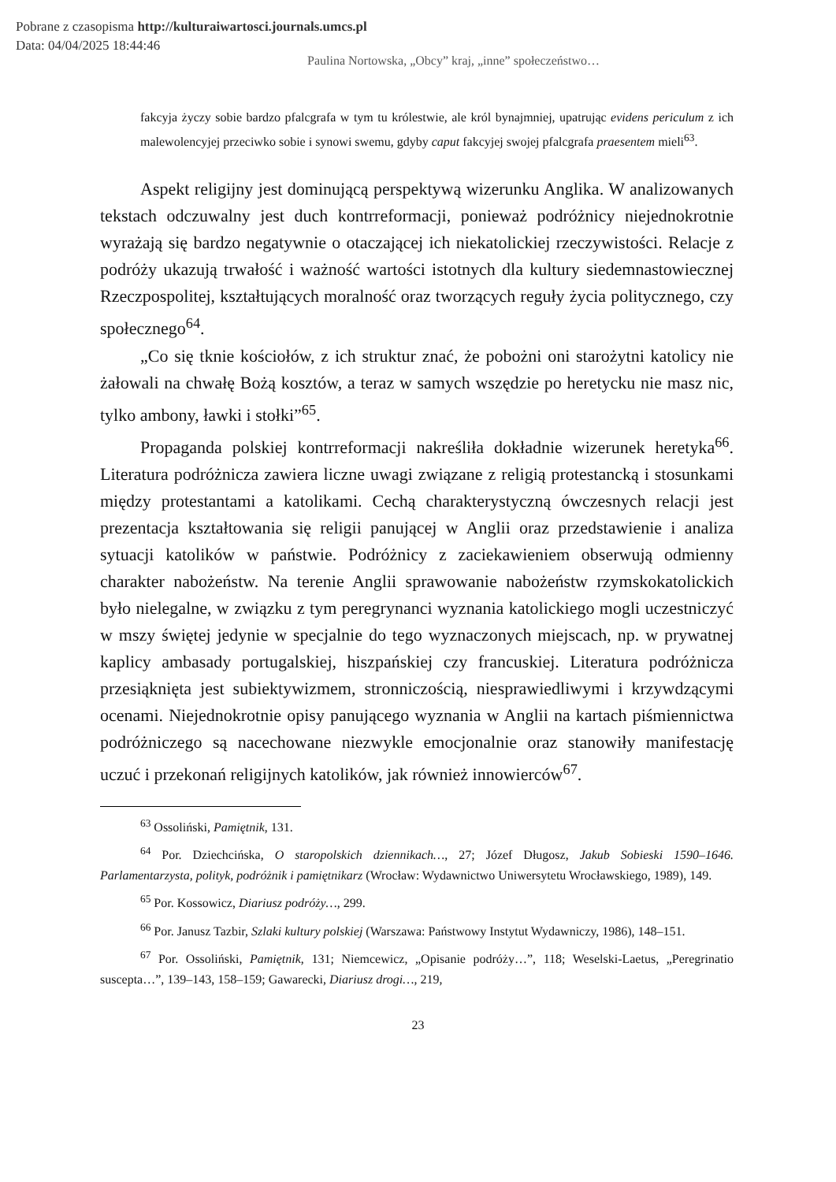Pobrane z czasopisma http://kulturaiwartosci.journals.umcs.pl
Data: 04/04/2025 18:44:46
Paulina Nortowska, „Obcy” kraj, „inne” społeczeństwo…
fakcyja życzy sobie bardzo pfalcgrafa w tym tu królestwie, ale król bynajmniej, upatrując evidens periculum z ich malewolencyjej przeciwko sobie i synowi swemu, gdyby caput fakcyjej swojej pfalcgrafa praesentem mieli<sup>63</sup>.
Aspekt religijny jest dominującą perspektywą wizerunku Anglika. W analizowanych tekstach odczuwalny jest duch kontrreformacji, ponieważ podróżnicy niejednokrotnie wyrażają się bardzo negatywnie o otaczającej ich niekatolickiej rzeczywistości. Relacje z podróży ukazują trwałość i ważność wartości istotnych dla kultury siedemnastowiecznej Rzeczpospolitej, kształtujących moralność oraz tworzących reguły życia politycznego, czy społecznego<sup>64</sup>.
„Co się tknie kościołów, z ich struktur znać, że pobożni oni starożytni katolicy nie żałowali na chwałę Bożą kosztów, a teraz w samych wszędzie po heretycku nie masz nic, tylko ambony, ławki i stołki”<sup>65</sup>.
Propaganda polskiej kontrreformacji nakreśliła dokładnie wizerunek heretyka<sup>66</sup>. Literatura podróżnicza zawiera liczne uwagi związane z religią protestancką i stosunkami między protestantami a katolikami. Cechą charakterystyczną ówczesnych relacji jest prezentacja kształtowania się religii panującej w Anglii oraz przedstawienie i analiza sytuacji katolików w państwie. Podróżnicy z zaciekawieniem obserwują odmienny charakter nabożeństw. Na terenie Anglii sprawowanie nabożeństw rzymskokatolickich było nielegalne, w związku z tym peregrynanci wyznania katolickiego mogli uczestniczyć w mszy świętej jedynie w specjalnie do tego wyznaczonych miejscach, np. w prywatnej kaplicy ambasady portugalskiej, hiszpańskiej czy francuskiej. Literatura podróżnicza przesiąknięta jest subiektywizmem, stronniczością, niesprawiedliwymi i krzywdzącymi ocenami. Niejednokrotnie opisy panującego wyznania w Anglii na kartach piśmiennictwa podróżniczego są nacechowane niezwykle emocjonalnie oraz stanowiły manifestację uczuć i przekonań religijnych katolików, jak również innowierców<sup>67</sup>.
<sup>63</sup> Ossoliński, Pamiętnik, 131.
<sup>64</sup> Por. Dziechcińska, O staropolskich dziennikach…, 27; Józef Długosz, Jakub Sobieski 1590–1646. Parlamentarzysta, polityk, podróżnik i pamiętnikarz (Wrocław: Wydawnictwo Uniwersytetu Wrocławskiego, 1989), 149.
<sup>65</sup> Por. Kossowicz, Diariusz podróży…, 299.
<sup>66</sup> Por. Janusz Tazbir, Szlaki kultury polskiej (Warszawa: Państwowy Instytut Wydawniczy, 1986), 148–151.
<sup>67</sup> Por. Ossoliński, Pamiętnik, 131; Niemcewicz, „Opisanie podróży…”, 118; Weselski-Laetus, „Peregrinatio suscepta…”, 139–143, 158–159; Gawarecki, Diariusz drogi…, 219,
23